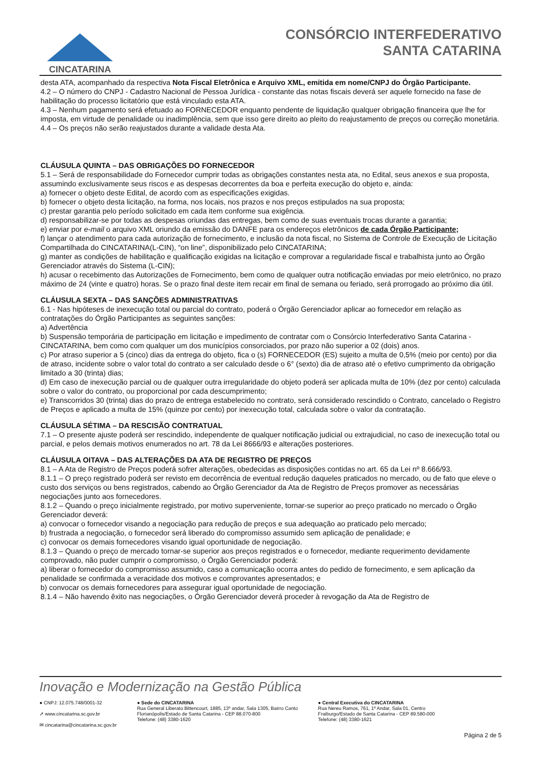CINCATARINA
CONSÓRCIO INTERFEDERATIVO
SANTA CATARINA
desta ATA, acompanhado da respectiva Nota Fiscal Eletrônica e Arquivo XML, emitida em nome/CNPJ do Órgão Participante.
4.2 – O número do CNPJ - Cadastro Nacional de Pessoa Jurídica - constante das notas fiscais deverá ser aquele fornecido na fase de habilitação do processo licitatório que está vinculado esta ATA.
4.3 – Nenhum pagamento será efetuado ao FORNECEDOR enquanto pendente de liquidação qualquer obrigação financeira que lhe for imposta, em virtude de penalidade ou inadimplência, sem que isso gere direito ao pleito do reajustamento de preços ou correção monetária.
4.4 – Os preços não serão reajustados durante a validade desta Ata.
CLÁUSULA QUINTA – DAS OBRIGAÇÕES DO FORNECEDOR
5.1 – Será de responsabilidade do Fornecedor cumprir todas as obrigações constantes nesta ata, no Edital, seus anexos e sua proposta, assumindo exclusivamente seus riscos e as despesas decorrentes da boa e perfeita execução do objeto e, ainda:
a) fornecer o objeto deste Edital, de acordo com as especificações exigidas.
b) fornecer o objeto desta licitação, na forma, nos locais, nos prazos e nos preços estipulados na sua proposta;
c) prestar garantia pelo período solicitado em cada item conforme sua exigência.
d) responsabilizar-se por todas as despesas oriundas das entregas, bem como de suas eventuais trocas durante a garantia;
e) enviar por e-mail o arquivo XML oriundo da emissão do DANFE para os endereços eletrônicos de cada Órgão Participante;
f) lançar o atendimento para cada autorização de fornecimento, e inclusão da nota fiscal, no Sistema de Controle de Execução de Licitação Compartilhada do CINCATARINA(L-CIN), “on line”, disponibilizado pelo CINCATARINA;
g) manter as condições de habilitação e qualificação exigidas na licitação e comprovar a regularidade fiscal e trabalhista junto ao Órgão Gerenciador através do Sistema (L-CIN);
h) acusar o recebimento das Autorizações de Fornecimento, bem como de qualquer outra notificação enviadas por meio eletrônico, no prazo máximo de 24 (vinte e quatro) horas. Se o prazo final deste item recair em final de semana ou feriado, será prorrogado ao próximo dia útil.
CLÁUSULA SEXTA – DAS SANÇÕES ADMINISTRATIVAS
6.1 - Nas hipóteses de inexecução total ou parcial do contrato, poderá o Órgão Gerenciador aplicar ao fornecedor em relação as contratações do Órgão Participantes as seguintes sanções:
a) Advertência
b) Suspensão temporária de participação em licitação e impedimento de contratar com o Consórcio Interfederativo Santa Catarina - CINCATARINA, bem como com qualquer um dos municípios consorciados, por prazo não superior a 02 (dois) anos.
c) Por atraso superior a 5 (cinco) dias da entrega do objeto, fica o (s) FORNECEDOR (ES) sujeito a multa de 0,5% (meio por cento) por dia de atraso, incidente sobre o valor total do contrato a ser calculado desde o 6° (sexto) dia de atraso até o efetivo cumprimento da obrigação limitado a 30 (trinta) dias;
d) Em caso de inexecução parcial ou de qualquer outra irregularidade do objeto poderá ser aplicada multa de 10% (dez por cento) calculada sobre o valor do contrato, ou proporcional por cada descumprimento;
e) Transcorridos 30 (trinta) dias do prazo de entrega estabelecido no contrato, será considerado rescindido o Contrato, cancelado o Registro de Preços e aplicado a multa de 15% (quinze por cento) por inexecução total, calculada sobre o valor da contratação.
CLÁUSULA SÉTIMA – DA RESCISÃO CONTRATUAL
7.1 – O presente ajuste poderá ser rescindido, independente de qualquer notificação judicial ou extrajudicial, no caso de inexecução total ou parcial, e pelos demais motivos enumerados no art. 78 da Lei 8666/93 e alterações posteriores.
CLÁUSULA OITAVA – DAS ALTERAÇÕES DA ATA DE REGISTRO DE PREÇOS
8.1 – A Ata de Registro de Preços poderá sofrer alterações, obedecidas as disposições contidas no art. 65 da Lei nº 8.666/93.
8.1.1 – O preço registrado poderá ser revisto em decorrência de eventual redução daqueles praticados no mercado, ou de fato que eleve o custo dos serviços ou bens registrados, cabendo ao Órgão Gerenciador da Ata de Registro de Preços promover as necessárias negociações junto aos fornecedores.
8.1.2 – Quando o preço inicialmente registrado, por motivo superveniente, tornar-se superior ao preço praticado no mercado o Órgão Gerenciador deverá:
a) convocar o fornecedor visando a negociação para redução de preços e sua adequação ao praticado pelo mercado;
b) frustrada a negociação, o fornecedor será liberado do compromisso assumido sem aplicação de penalidade; e
c) convocar os demais fornecedores visando igual oportunidade de negociação.
8.1.3 – Quando o preço de mercado tornar-se superior aos preços registrados e o fornecedor, mediante requerimento devidamente comprovado, não puder cumprir o compromisso, o Órgão Gerenciador poderá:
a) liberar o fornecedor do compromisso assumido, caso a comunicação ocorra antes do pedido de fornecimento, e sem aplicação da penalidade se confirmada a veracidade dos motivos e comprovantes apresentados; e
b) convocar os demais fornecedores para assegurar igual oportunidade de negociação.
8.1.4 – Não havendo êxito nas negociações, o Órgão Gerenciador deverá proceder à revogação da Ata de Registro de
Inovação e Modernização na Gestão Pública
● CNPJ: 12.075.748/0001-32
➚ www.cincatarina.sc.gov.br
✉ cincatarina@cincatarina.sc.gov.br
● Sede do CINCATARINA
Rua General Liberato Bittencourt, 1885, 13º andar, Sala 1305, Bairro Canto
Florianópolis/Estado de Santa Catarina - CEP 88.070-800
Telefone: (48) 3380-1620
● Central Executiva do CINCATARINA
Rua Nereu Ramos, 761, 1º Andar, Sala 01, Centro
Fraiburgo/Estado de Santa Catarina - CEP 89.580-000
Telefone: (48) 3380-1621
Página 2 de 5